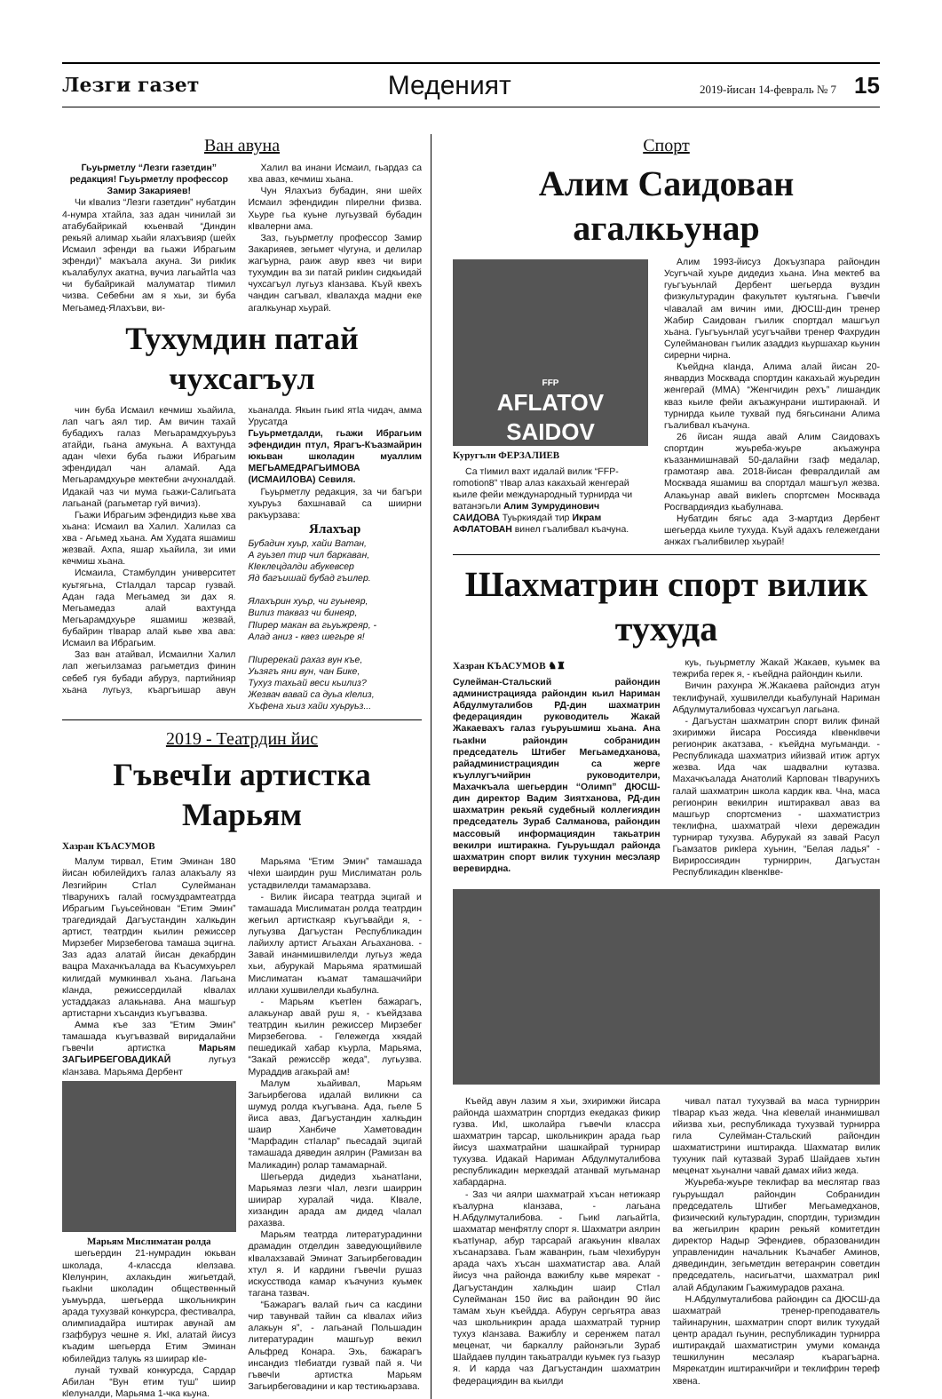Лезги газет Меденият 2019-йисан 14-февраль № 7 15
Ван авуна
Гьуьрметлу “Лезги газетдин” редакция! Гьуьрметлу профессор Замир Закарияев!
Чи кIвализ “Лезги газетдин” нубатдин 4-нумра хтайла, заз адан чинилай зи атабубайрикай кхьенвай “Диндин рекьяй алимар хьайи ялахъвияр (шейх Исмаил эфенди ва гьажи Ибрагьим эфенди)” макъала акуна. Зи рикIик къалабулух акатна, вучиз лагьайтIа чаз чи бубайрикай малуматар тIимил чизва. Себебни ам я хьи, зи буба Мегьамед-Ялахъви, ви-
Халил ва инани Исмаил, гьардаз са хва аваз, кечмиш хьана.
Чун Ялахъиз бубадин, яни шейх Исмаил эфендидин пIирелни физва. Хьуре гьа куьне лугьузвай бубадин кIвалерни ама.
Заз, гьуьрметлу профессор Замир Закарияев, зегьмет чIугуна, и делилар жагъурна, раиж авур квез чи вири тухумдин ва зи патай рикIин сидкьидай чухсагъул лугьуз кIанзава. Къуй квехъ чандин сагъвал, кIвалахда мадни еке агалкьунар хьурай.
Тухумдин патай чухсагъул
чин буба Исмаил кечмиш хьайила, лап чагъ аял тир. Ам вичин тахай бубадихъ галаз Мегьарамдхуьруьз атайди, гьана амукьна. А вахтунда адан чIехи буба гьажи Ибрагьим эфендидал чан аламай. Ада Мегьарамдхуьре мектебни ачухналдай. Идакай чаз чи мума гьажи-Салигьата лагьанай (рагьметар гуй вичиз).
Гьажи Ибрагьим эфендидиз кьве хва хьана: Исмаил ва Халил. Халилаз са хва - Агьмед хьана. Ам Худата яшамиш жезвай. Ахпа, яшар хьайила, зи ими кечмиш хьана.
Исмаила, Стамбулдин университет куьтягьна, СтIалдал тарсар гузвай. Адан гада Мегьамед зи дах я. Мегьамедаз алай вахтунда Мегьарамдхуьре яшамиш жезвай, бубайрин тIварар алай кьве хва ава: Исмаил ва Ибрагьим.
Заз ван атайвал, Исмаилни Халил лап жегьилзамаз рагьметдиз финин себеб гуя бубади абуруз, партийнияр хьана лугьуз, къаргъишар авун хьаналда. Якьин гьикI ятIа чидач, амма Урусатда
Гьуьрметдалди, гьажи Ибрагьим эфендидин птул, Ярагъ-Къазмайрин юкьван школадин муаллим МЕГЬАМЕДРАГЬИМОВА (ИСМАИЛОВА) Севиля.
Гьуьрметлу редакция, за чи багъри хуьруьз бахшнавай са шиирни ракъурзава:
Ялахъар
Бубадин хуьр, хайи Ватан,
А гуьзел тир чил баркаван,
КIеклецдалди абукевсер
Яд багъишай бубад гъилер.
Ялахърин хуьр, чи гуьнеяр,
Вилиз таквaз чи бинеяр,
ПIирер макан ва гьуьжреяр, -
Алад аниз - квез шегьре я!
ПIиререкай рахаз вун къе,
Уьзягъ яни вун, чан Бике,
Тухуз тахьай веси кьилиз?
Жезвач вавай са дуьа кIелиз,
Хъфена хьиз хайи хуьруьз...
2019 - Театрдин йис
ГъвечIи артистка Марьям
Хазран КЪАСУМОВ
Малум тирвал, Етим Эминан 180 йисан юбилейдихъ галаз алакъалу яз Лезгийрин СтIал Сулейманан тIварунихъ галай госмуздрамтеатрда Ибрагьим Гьуьсейнован “Етим Эмин” трагедиядай Дагъустандин халкьдин артист, театрдин кьилин режиссер Мирзебег Мирзебегова тамаша эцигна. Заз адаз алатай йисан декабрдин вацра Махачкъалада ва Къасумхуьрел килигдай мумкинвал хьана. Лагьана кIанда, режиссердилай кIвалах устаддаказ алакьнава. Ана машгьур артистарни хъсандиз къугъвазва.
Амма къе заз “Етим Эмин” тамашада къугъвазвай виридалайни гъвечIи артистка Марьям ЗАГЬИРБЕГОВАДИКАЙ лугьуз кIанзава. Марьяма Дербент
Марьям Мислиматан ролда
шегьердин 21-нумрадин юкьван школада, 4-классда кIелзава. КIелунрин, ахлакьдин жигьетдай, гьакIни школадин общественный уьмуьрда, шегьерда школьникрин арада тухузвай конкурсра, фестивалра, олимпиадайра иштирак авунай ам гзафбуруз чешне я. ИкI, алатай йисуз къадим шегьерда Етим Эминан юбилейдиз талукь яз шиирар кIе-
лунай тухвай конкурсда, Сардар Абилан “Вун етим туш” шиир кIелуналди, Марьяма 1-чка кьуна.
Марьяма “Етим Эмин” тамашада чIехи шаирдин руш Мислиматан роль устадвилелди тамамарзава.
- Вилик йисара театрда эцигай и тамашада Мислиматан ролда театрдин жегьил артисткаяр къугъвайди я, - лугьузва Дагъустан Республикадин лайихлу артист Агьахан Агьаханова. - Завай инанмишвилелди лугьуз жеда хьи, абурукай Марьяма яратмишай Мислиматан къамат тамашачийри иллаки хушвилелди кьабулна.
- Марьям къетIен бажарагъ, алакьунар авай руш я, - къейдзава театрдин кьилин режиссер Мирзебег Мирзебегова. - Гележегда хкядай пешедикай хабар къурла, Марьяма, “Закай режиссёр жеда”, лугьузва. Мураддив агакьрай ам!
Малум хьайивал, Марьям Загьирбегова идалай виликни са шумуд ролда къугъвана. Ада, гьеле 5 йиса аваз, Дагъустандин халкьдин шаир Ханбиче Хаметовадин “Марфадин стIалар” пьесадай эцигай тамашада дяведин аялрин (Рамизан ва Маликадин) ролар тамамарнай.
Шегьерда дидедиз хьанатIани, Марьямаз лезги чIал, лезги шаиррин шиирар хуралай чида. КIвале, хизандин арада ам дидед чIалал рахазва.
Марьям театрда литературадинни драмадин отделдин заведующийвиле кIвалахзавай Эминат Загьирбеговадин хтул я. И кардини гъвечIи рушаз искусствода камар къачуниз куьмек тагана тазвач.
“Бажарагъ валай гьич са касдини чир тавунвай тайин са кIвалах ийиз алакьун я”, - лагьанай Польшадин литературадин машгьур векил Альфред Конара. Эхь, бажарагъ инсандиз тIебиатди гузвай пай я. Чи гъвечIи артистка Марьям Загьирбеговадини и кар тестикьарзава.
Спорт
Алим Саидован агалкьунар
FFP
AFLATOV
SAIDOV
Куругъли ФЕРЗАЛИЕВ
Са тIимил вахт идалай вилик “FFP-romotion8” тIвар алаз какахьай женгерай кьиле фейи международный турнирда чи ватанэгьли Алим Зумрудинович САИДОВА Туьркиядай тир Икрам АФЛАТОВАН винел гъалибвал къачуна.
Алим 1993-йисуз Докъузпара райондин Усугъчай хуьре дидедиз хьана. Ина мектеб ва гуьгъуьнлай Дербент шегьерда вуздин физкультурадин факультет куьтягьна. ГъвечIи чIавалай ам вичин ими, ДЮСШ-дин тренер Жабир Саидован гъилик спортдал машгъул хьана. Гуьгъуьнлай усугъчайви тренер Фахрудин Сулейманован гъилик азаддиз кьуршахар кьунин сирерни чирна.
Къейдна кIанда, Алима алай йисан 20-январдиз Москвада спортдин какахьай жуьредин женгерай (ММА) “Женгчидин рехъ” лишандик кваз кьиле фейи акъажунрани иштиракнай. И турнирда кьиле тухвай пуд бягьсинани Алима гъалибвал къачуна.
26 йисан яшда авай Алим Саидовахъ спортдин жуьреба-жуьре акъажунра къазанмишнавай 50-далайни гзаф медалар, грамотаяр ава. 2018-йисан февралдилай ам Москвада яшамиш ва спортдал машгъул жезва. Алакьунар авай викIегь спортсмен Москвада Росгвардиядиз кьабулнава.
Нубатдин бягьс ада 3-мартдиз Дербент шегьерда кьиле тухуда. Къуй адахъ гележегдани анжах гъалибвилер хьурай!
Шахматрин спорт вилик тухуда
Хазран КЪАСУМОВ ♞♜
Сулейман-Стальский райондин администрациядa райондин кьил Нариман Абдулмуталибов РД-дин шахматрин федерациядин руководитель Жакай Жакаевахъ галаз гуьруьшмиш хьана. Ана гьакIни райондин собранидин председатель Штибег Мегьамедханова, райадминистрациядин са жерге къуллугъчийрин руководителри, Махачкъала шегьердин “Олимп” ДЮСШ-дин директор Вадим Зиятханова, РД-дин шахматрин рекьяй судебный коллегиядин председатель Зураб Салманова, райондин массовый информациядин такьатрин векилри иштиракна. Гуьруьшдал районда шахматрин спорт вилик тухунин месэлаяр веревирдна.
куь, гьуьрметлу Жакай Жакаев, куьмек ва тежриба герек я, - къейдна райондин кьили.
Вичин рахунра Ж.Жакаева райондиз атун теклифунай, хушвилелди кьабулунай Нариман Абдулмуталибоваз чухсагъул лагьана.
- Дагъустан шахматрин спорт вилик финай эхиримжи йисара Россияда кIвенкIвечи регионрик акатзава, - къейдна мугьманди. - Республикада шахматриз ийизвай итиж артух жезва. Ида чак шадвални кутазва. Махачкъалада Анатолий Карпован тIварунихъ галай шахматрин школа кардик ква. Чна, маса регионрин векилрин иштираквал аваз ва машгьур спортсмениз - шахматистриз теклифна, шахматрай чIехи дережадин турнирар тухузва. Абурукай яз завай Расул Гьамзатов рикIера хуьнин, “Белая ладья” - Вирироссиядин турниррин, Дагъустан Республикадин кIвенкIве-
Къейд авун лазим я хьи, эхиримжи йисара районда шахматрин спортдиз екедаказ фикир гузва. ИкI, школайра гъвечIи классра шахматрин тарсар, школьникрин арада гьар йисуз шахматрайни шашкайрай турнирар тухузва. Идакай Нариман Абдулмуталибова республикадин меркездай атанвай мугьманар хабардарна.
- Заз чи аялри шахматрай хъсан нетижаяр къалурна кIанзава, - лагьана Н.Абдулмуталибова. - ГьикI лагьайтIа, шахматар менфятлу спорт я. Шахматри аялрин къатIунар, абур тарсарай агакьунин кIвалах хъсанарзава. Гьам жаванрин, гьам чIехибурун арада чахъ хъсан шахматистар ава. Алай йисуз чна районда важиблу кьве мярекат - Дагъустандин халкьдин шаир СтIал Сулейманан 150 йис ва райондин 90 йис тамам хьун къейдда. Абурун сергьятра аваз чаз школьникрин арада шахматрай турнир тухуз кIанзава. Важиблу и серенжем патал меценат, чи баркаллу районэгьли Зураб Шайдаев пулдин такьатралди куьмек гуз гьазур я. И карда чаз Дагъустандин шахматрин федерациядин ва кьилди
чивал патал тухузвай ва маса турниррин тIварар къаз жеда. Чна кIевелай инанмишвал ийизва хьи, республикада тухузвай турнирра гила Сулейман-Стальский райондин шахматистрини иштиракда. Шахматар вилик тухуник пай кутазвай Зураб Шайдаев хьтин меценат хьунални чавай дамах ийиз жеда.
Жуьреба-жуьре теклифар ва меслятар гваз гуьруьшдал райондин Собранидин председатель Штибег Мегьамедханов, физический культурадин, спортдин, туризмдин ва жегьилрин крарин рекьяй комитетдин директор Надыр Эфендиев, образованидин управленидин начальник Къачабег Аминов, дявединдин, зегьметдин ветеранрин советдин председатель, насигьатчи, шахматрал рикI алай Абдулаким Гьажимурадов рахана.
Н.Абдулмуталибова райондин са ДЮСШ-да шахматрай тренер-преподаватель тайинарунин, шахматрин спорт вилик тухудай центр арадал гьунин, республикадин турнирра иштиракдай шахматистрин умуми команда тешкилунин месэлаяр къарагъарна. Мярекатдин иштиракчийри и теклифрин тереф хвена.